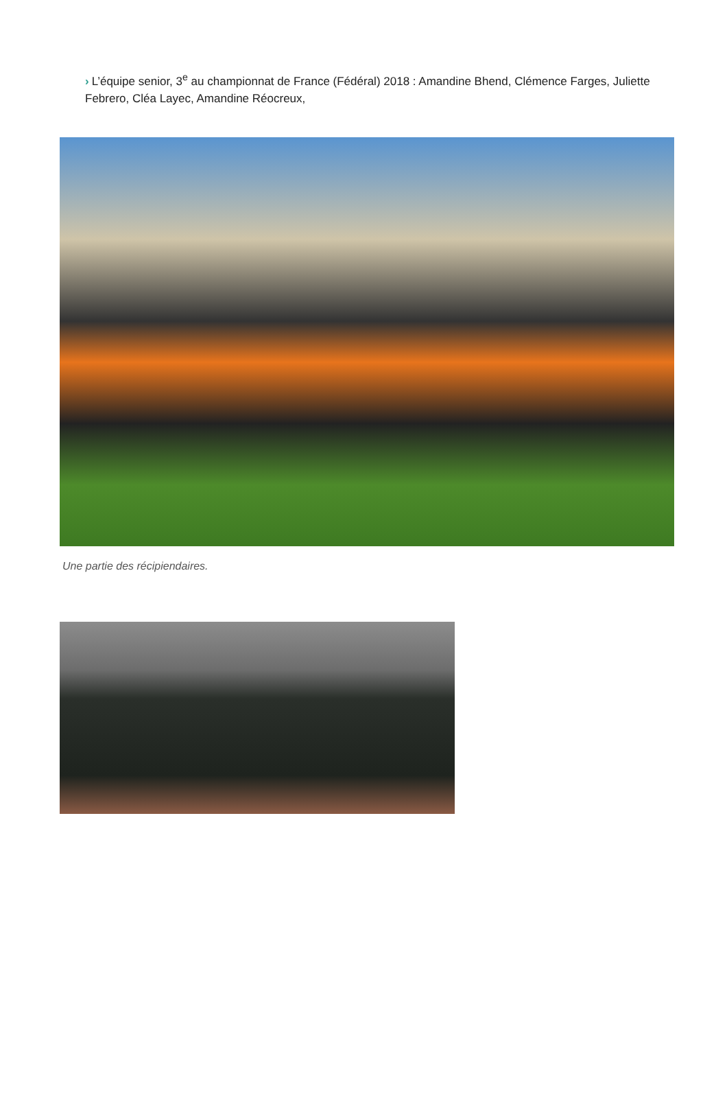› L’équipe senior, 3<sup>e</sup> au championnat de France (Fédéral) 2018 : Amandine Bhend, Clémence Farges, Juliette Febrero, Cléa Layec, Amandine Réocreux,
Une partie des récipiendaires.